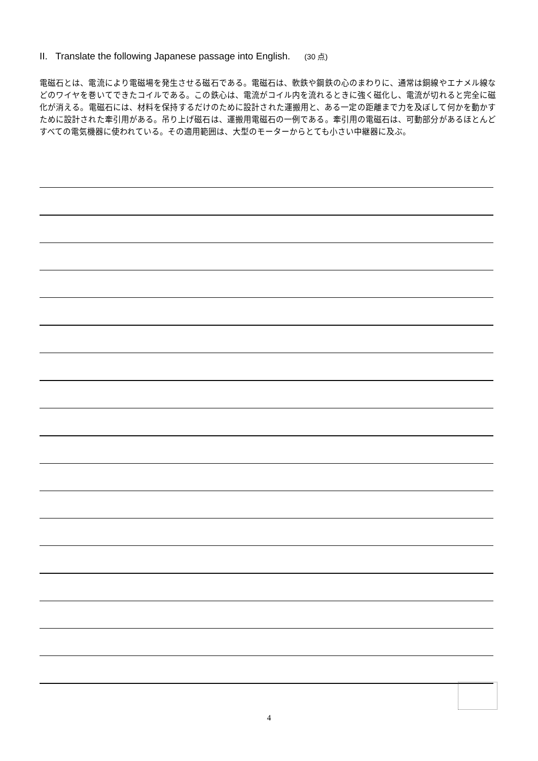II. Translate the following Japanese passage into English. (30 点)
電磁石とは、電流により電磁場を発生させる磁石である。電磁石は、軟鉄や鋼鉄の心のまわりに、通常は銅線やエナメル線などのワイヤを巻いてできたコイルである。この鉄心は、電流がコイル内を流れるときに強く磁化し、電流が切れると完全に磁化が消える。電磁石には、材料を保持するだけのために設計された運搬用と、ある一定の距離まで力を及ぼして何かを動かすために設計された牽引用がある。吊り上げ磁石は、運搬用電磁石の一例である。牽引用の電磁石は、可動部分があるほとんどすべての電気機器に使われている。その適用範囲は、大型のモーターからとても小さい中継器に及ぶ。
4